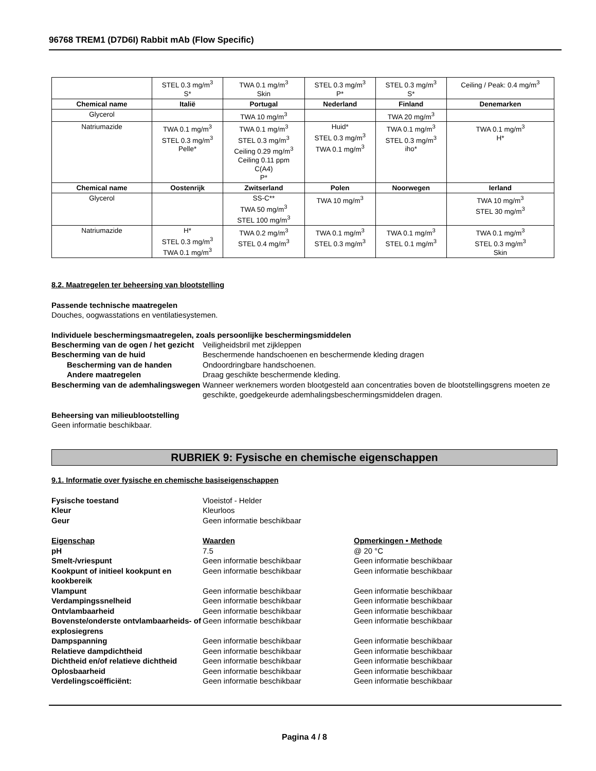96768 TREM1 (D7D6I) Rabbit mAb (Flow Specific)
| | STEL 0.3 mg/m<sup>3</sup> S* | TWA 0.1 mg/m<sup>3</sup> Skin | STEL 0.3 mg/m<sup>3</sup> P* | STEL 0.3 mg/m<sup>3</sup> S* | Ceiling / Peak: 0.4 mg/m<sup>3</sup> |
| Chemical name | Italië | Portugal | Nederland | Finland | Denemarken |
| Glycerol | | TWA 10 mg/m<sup>3</sup> | | TWA 20 mg/m<sup>3</sup> | |
| Natriumazide | TWA 0.1 mg/m<sup>3</sup> STEL 0.3 mg/m<sup>3</sup> Pelle* | TWA 0.1 mg/m<sup>3</sup> STEL 0.3 mg/m<sup>3</sup> Ceiling 0.29 mg/m<sup>3</sup> Ceiling 0.11 ppm C(A4) P* | Huid* STEL 0.3 mg/m<sup>3</sup> TWA 0.1 mg/m<sup>3</sup> | TWA 0.1 mg/m<sup>3</sup> STEL 0.3 mg/m<sup>3</sup> iho* | TWA 0.1 mg/m<sup>3</sup> H* |
| Chemical name | Oostenrijk | Zwitserland | Polen | Noorwegen | Ierland |
| Glycerol | | SS-C** TWA 50 mg/m<sup>3</sup> STEL 100 mg/m<sup>3</sup> | TWA 10 mg/m<sup>3</sup> | | TWA 10 mg/m<sup>3</sup> STEL 30 mg/m<sup>3</sup> |
| Natriumazide | H* STEL 0.3 mg/m<sup>3</sup> TWA 0.1 mg/m<sup>3</sup> | TWA 0.2 mg/m<sup>3</sup> STEL 0.4 mg/m<sup>3</sup> | TWA 0.1 mg/m<sup>3</sup> STEL 0.3 mg/m<sup>3</sup> | TWA 0.1 mg/m<sup>3</sup> STEL 0.1 mg/m<sup>3</sup> | TWA 0.1 mg/m<sup>3</sup> STEL 0.3 mg/m<sup>3</sup> Skin |
8.2. Maatregelen ter beheersing van blootstelling
Passende technische maatregelen
Douches, oogwasstations en ventilatiesystemen.
Individuele beschermingsmaatregelen, zoals persoonlijke beschermingsmiddelen
Bescherming van de ogen / het gezicht
Veiligheidsbril met zijkleppen
Bescherming van de huid
Beschermende handschoenen en beschermende kleding dragen
Bescherming van de handen
Ondoordringbare handschoenen.
Andere maatregelen
Draag geschikte beschermende kleding.
Bescherming van de ademhalingswegen
Wanneer werknemers worden blootgesteld aan concentraties boven de blootstellingsgrens moeten ze geschikte, goedgekeurde ademhalingsbeschermingsmiddelen dragen.
Beheersing van milieublootstelling
Geen informatie beschikbaar.
RUBRIEK 9: Fysische en chemische eigenschappen
9.1. Informatie over fysische en chemische basiseigenschappen
Fysische toestand
Vloeistof - Helder
Kleur
Kleurloos
Geur
Geen informatie beschikbaar
Eigenschap
Waarden
Opmerkingen • Methode
pH
7.5
@ 20 °C
Smelt-/vriespunt
Geen informatie beschikbaar
Geen informatie beschikbaar
Kookpunt of initieel kookpunt en kookbereik
Geen informatie beschikbaar
Geen informatie beschikbaar
Vlampunt
Geen informatie beschikbaar
Geen informatie beschikbaar
Verdampingssnelheid
Geen informatie beschikbaar
Geen informatie beschikbaar
Ontvlambaarheid
Geen informatie beschikbaar
Geen informatie beschikbaar
Bovenste/onderste ontvlambaarheids- of explosiegrens
Geen informatie beschikbaar
Geen informatie beschikbaar
Dampspanning
Geen informatie beschikbaar
Geen informatie beschikbaar
Relatieve dampdichtheid
Geen informatie beschikbaar
Geen informatie beschikbaar
Dichtheid en/of relatieve dichtheid
Geen informatie beschikbaar
Geen informatie beschikbaar
Oplosbaarheid
Geen informatie beschikbaar
Geen informatie beschikbaar
Verdelingscoëfficiënt:
Geen informatie beschikbaar
Geen informatie beschikbaar
Pagina 4 / 8